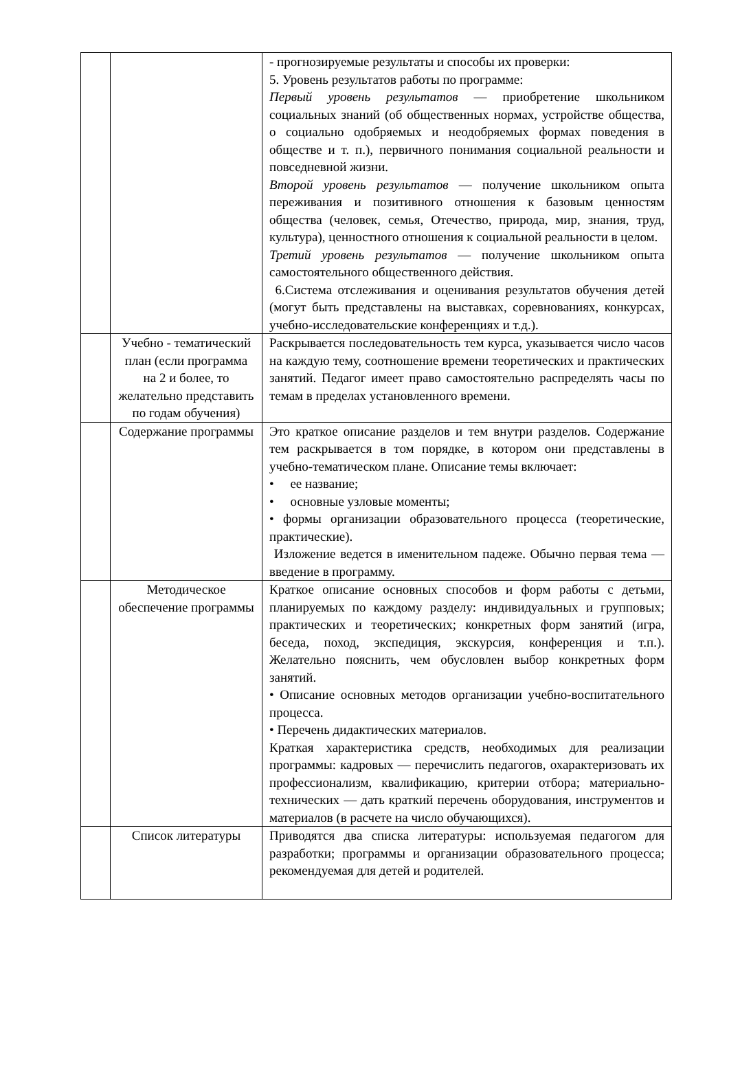| | | - прогнозируемые результаты и способы их проверки: 5. Уровень результатов работы по программе: Первый уровень результатов — приобретение школьником социальных знаний (об общественных нормах, устройстве общества, о социально одобряемых и неодобряемых формах поведения в обществе и т. п.), первичного понимания социальной реальности и повседневной жизни. Второй уровень результатов — получение школьником опыта переживания и позитивного отношения к базовым ценностям общества (человек, семья, Отечество, природа, мир, знания, труд, культура), ценностного отношения к социальной реальности в целом. Третий уровень результатов — получение школьником опыта самостоятельного общественного действия. 6.Система отслеживания и оценивания результатов обучения детей (могут быть представлены на выставках, соревнованиях, конкурсах, учебно-исследовательские конференциях и т.д.). |
| | Учебно - тематический план (если программа на 2 и более, то желательно представить по годам обучения) | Раскрывается последовательность тем курса, указывается число часов на каждую тему, соотношение времени теоретических и практических занятий. Педагог имеет право самостоятельно распределять часы по темам в пределах установленного времени. |
| | Содержание программы | Это краткое описание разделов и тем внутри разделов. Содержание тем раскрывается в том порядке, в котором они представлены в учебно-тематическом плане. Описание темы включает: • ее название; • основные узловые моменты; • формы организации образовательного процесса (теоретические, практические). Изложение ведется в именительном падеже. Обычно первая тема — введение в программу. |
| | Методическое обеспечение программы | Краткое описание основных способов и форм работы с детьми, планируемых по каждому разделу: индивидуальных и групповых; практических и теоретических; конкретных форм занятий (игра, беседа, поход, экспедиция, экскурсия, конференция и т.п.). Желательно пояснить, чем обусловлен выбор конкретных форм занятий. • Описание основных методов организации учебно-воспитательного процесса. • Перечень дидактических материалов. Краткая характеристика средств, необходимых для реализации программы: кадровых — перечислить педагогов, охарактеризовать их профессионализм, квалификацию, критерии отбора; материально-технических — дать краткий перечень оборудования, инструментов и материалов (в расчете на число обучающихся). |
| | Список литературы | Приводятся два списка литературы: используемая педагогом для разработки; программы и организации образовательного процесса; рекомендуемая для детей и родителей. |